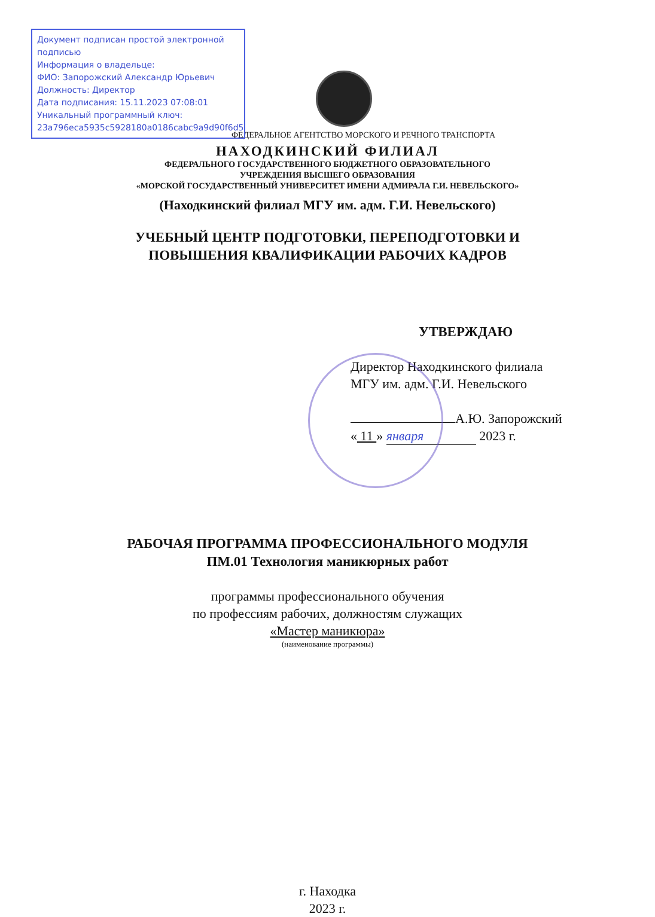Документ подписан простой электронной подписью
Информация о владельце:
ФИО: Запорожский Александр Юрьевич
Должность: Директор
Дата подписания: 15.11.2023 07:08:01
Уникальный программный ключ:
23a796eca5935c5928180a0186cabc9a9d90f6d5
ФЕДЕРАЛЬНОЕ АГЕНТСТВО МОРСКОГО И РЕЧНОГО ТРАНСПОРТА
НАХОДКИНСКИЙ ФИЛИАЛ
ФЕДЕРАЛЬНОГО ГОСУДАРСТВЕННОГО БЮДЖЕТНОГО ОБРАЗОВАТЕЛЬНОГО
УЧРЕЖДЕНИЯ ВЫСШЕГО ОБРАЗОВАНИЯ
«МОРСКОЙ ГОСУДАРСТВЕННЫЙ УНИВЕРСИТЕТ ИМЕНИ АДМИРАЛА Г.И. НЕВЕЛЬСКОГО»
(Находкинский филиал МГУ им. адм. Г.И. Невельского)
УЧЕБНЫЙ ЦЕНТР ПОДГОТОВКИ, ПЕРЕПОДГОТОВКИ И
ПОВЫШЕНИЯ КВАЛИФИКАЦИИ РАБОЧИХ КАДРОВ
УТВЕРЖДАЮ
Директор Находкинского филиала
МГУ им. адм. Г.И. Невельского
А.Ю. Запорожский
« 11 » января 2023 г.
РАБОЧАЯ ПРОГРАММА ПРОФЕССИОНАЛЬНОГО МОДУЛЯ
ПМ.01 Технология маникюрных работ
программы профессионального обучения
по профессиям рабочих, должностям служащих
«Мастер маникюра»
(наименование программы)
г. Находка
2023 г.